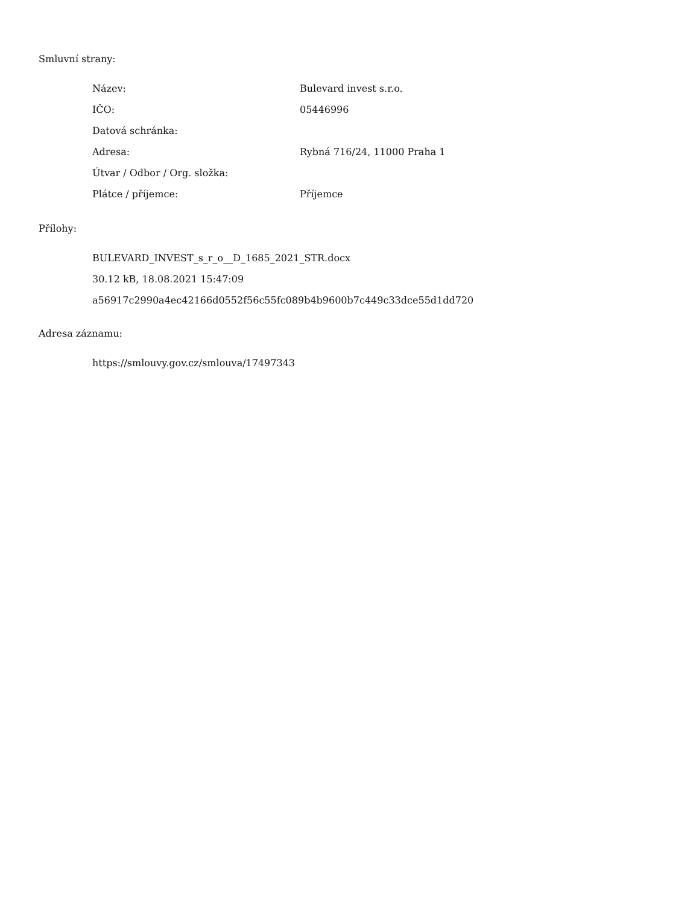Smluvní strany:
| Název: | Bulevard invest s.r.o. |
| IČO: | 05446996 |
| Datová schránka: | |
| Adresa: | Rybná 716/24, 11000 Praha 1 |
| Útvar / Odbor / Org. složka: | |
| Plátce / příjemce: | Příjemce |
Přílohy:
BULEVARD_INVEST_s_r_o__D_1685_2021_STR.docx
30.12 kB, 18.08.2021 15:47:09
a56917c2990a4ec42166d0552f56c55fc089b4b9600b7c449c33dce55d1dd720
Adresa záznamu:
https://smlouvy.gov.cz/smlouva/17497343